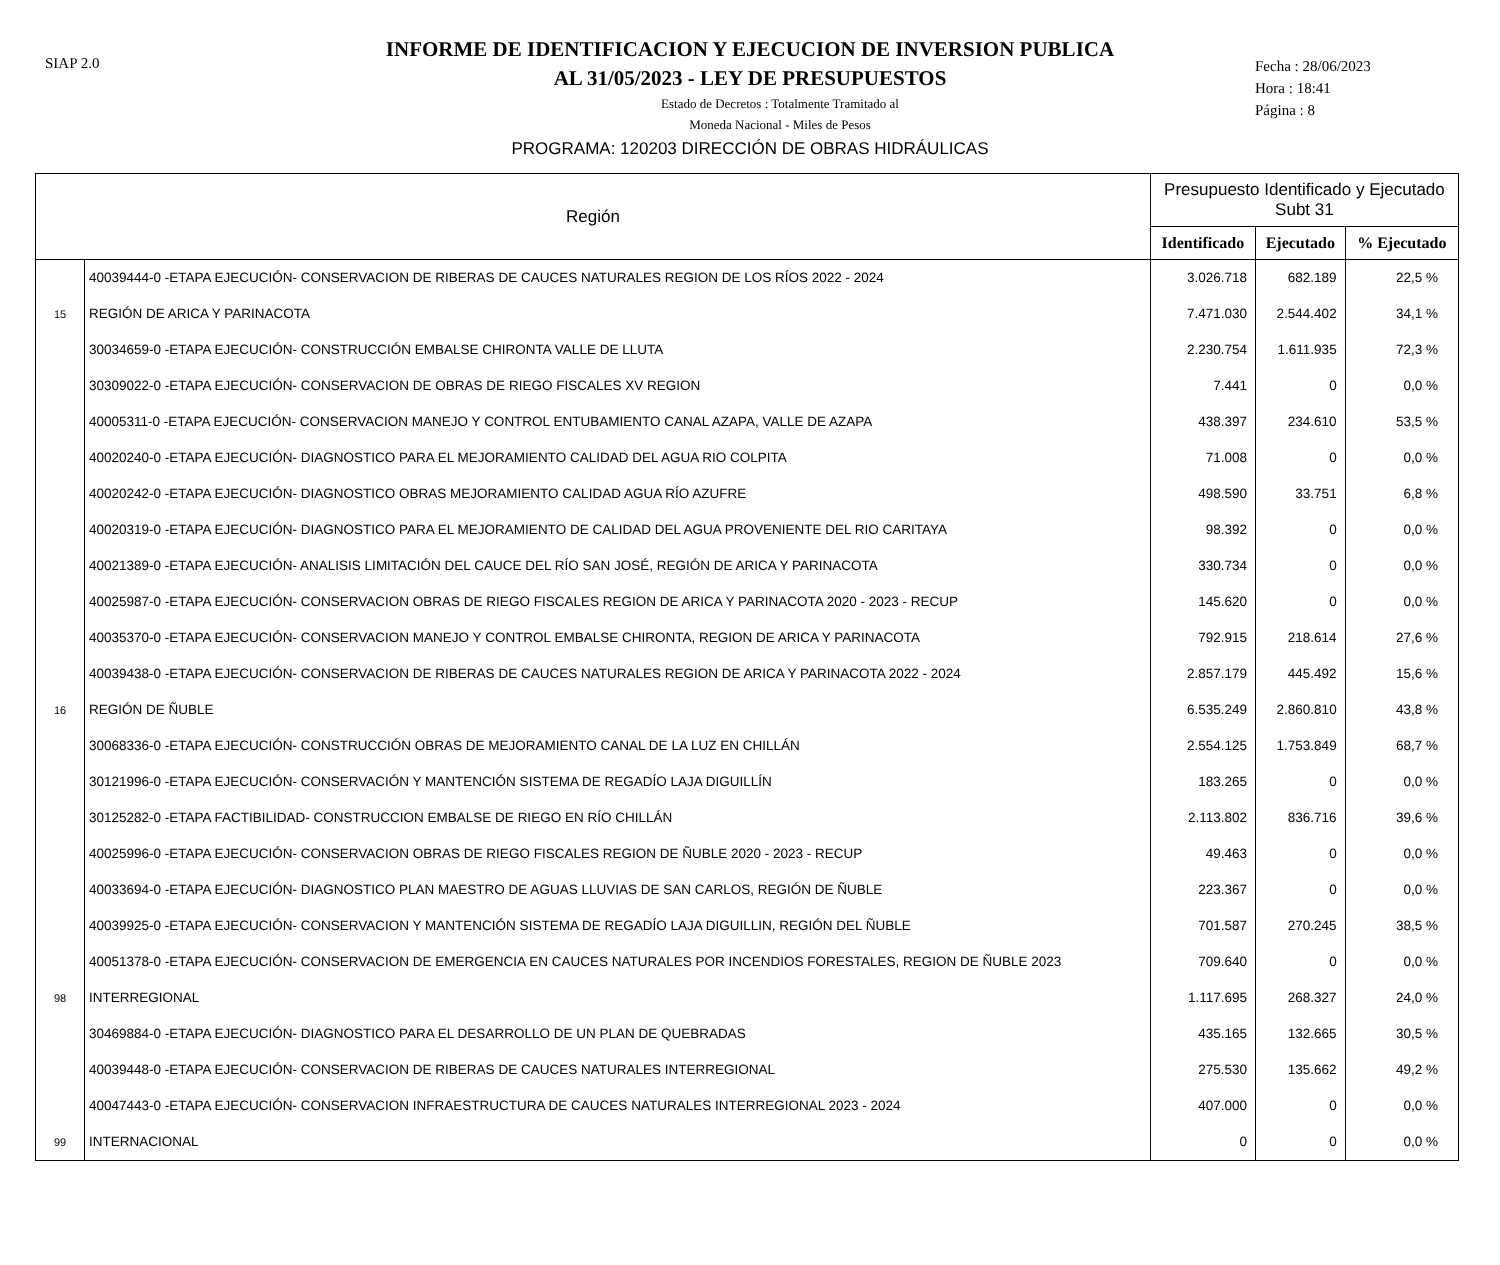SIAP 2.0
INFORME DE IDENTIFICACION Y EJECUCION DE INVERSION PUBLICA
AL 31/05/2023 - LEY DE PRESUPUESTOS
Estado de Decretos : Totalmente Tramitado al
Moneda Nacional - Miles de Pesos
PROGRAMA: 120203 DIRECCIÓN DE OBRAS HIDRÁULICAS
Fecha : 28/06/2023
Hora : 18:41
Página : 8
| Región | | Presupuesto Identificado y Ejecutado Subt 31 | | |
| --- | --- | --- | --- | --- |
| | | Identificado | Ejecutado | % Ejecutado |
| | 40039444-0 -ETAPA EJECUCIÓN- CONSERVACION DE RIBERAS DE CAUCES NATURALES REGION DE LOS RÍOS 2022 - 2024 | 3.026.718 | 682.189 | 22,5 % |
| 15 | REGIÓN DE ARICA Y PARINACOTA | 7.471.030 | 2.544.402 | 34,1 % |
| | 30034659-0 -ETAPA EJECUCIÓN- CONSTRUCCIÓN EMBALSE CHIRONTA VALLE DE LLUTA | 2.230.754 | 1.611.935 | 72,3 % |
| | 30309022-0 -ETAPA EJECUCIÓN- CONSERVACION DE OBRAS DE RIEGO FISCALES XV REGION | 7.441 | 0 | 0,0 % |
| | 40005311-0 -ETAPA EJECUCIÓN- CONSERVACION MANEJO Y CONTROL ENTUBAMIENTO CANAL AZAPA, VALLE DE AZAPA | 438.397 | 234.610 | 53,5 % |
| | 40020240-0 -ETAPA EJECUCIÓN- DIAGNOSTICO PARA EL MEJORAMIENTO CALIDAD DEL AGUA RIO COLPITA | 71.008 | 0 | 0,0 % |
| | 40020242-0 -ETAPA EJECUCIÓN- DIAGNOSTICO OBRAS MEJORAMIENTO CALIDAD AGUA RÍO AZUFRE | 498.590 | 33.751 | 6,8 % |
| | 40020319-0 -ETAPA EJECUCIÓN- DIAGNOSTICO PARA EL MEJORAMIENTO DE CALIDAD DEL AGUA PROVENIENTE DEL RIO CARITAYA | 98.392 | 0 | 0,0 % |
| | 40021389-0 -ETAPA EJECUCIÓN- ANALISIS LIMITACIÓN DEL CAUCE DEL RÍO SAN JOSÉ, REGIÓN DE ARICA Y PARINACOTA | 330.734 | 0 | 0,0 % |
| | 40025987-0 -ETAPA EJECUCIÓN- CONSERVACION OBRAS DE RIEGO FISCALES REGION DE ARICA Y PARINACOTA 2020 - 2023 - RECUP | 145.620 | 0 | 0,0 % |
| | 40035370-0 -ETAPA EJECUCIÓN- CONSERVACION MANEJO Y CONTROL EMBALSE CHIRONTA, REGION DE ARICA Y PARINACOTA | 792.915 | 218.614 | 27,6 % |
| | 40039438-0 -ETAPA EJECUCIÓN- CONSERVACION DE RIBERAS DE CAUCES NATURALES REGION DE ARICA Y PARINACOTA 2022 - 2024 | 2.857.179 | 445.492 | 15,6 % |
| 16 | REGIÓN DE ÑUBLE | 6.535.249 | 2.860.810 | 43,8 % |
| | 30068336-0 -ETAPA EJECUCIÓN- CONSTRUCCIÓN OBRAS DE MEJORAMIENTO CANAL DE LA LUZ EN CHILLÁN | 2.554.125 | 1.753.849 | 68,7 % |
| | 30121996-0 -ETAPA EJECUCIÓN- CONSERVACIÓN Y MANTENCIÓN SISTEMA DE REGADÍO LAJA DIGUILLÍN | 183.265 | 0 | 0,0 % |
| | 30125282-0 -ETAPA FACTIBILIDAD- CONSTRUCCION EMBALSE DE RIEGO EN RÍO CHILLÁN | 2.113.802 | 836.716 | 39,6 % |
| | 40025996-0 -ETAPA EJECUCIÓN- CONSERVACION OBRAS DE RIEGO FISCALES REGION DE ÑUBLE 2020 - 2023 - RECUP | 49.463 | 0 | 0,0 % |
| | 40033694-0 -ETAPA EJECUCIÓN- DIAGNOSTICO PLAN MAESTRO DE AGUAS LLUVIAS DE SAN CARLOS, REGIÓN DE ÑUBLE | 223.367 | 0 | 0,0 % |
| | 40039925-0 -ETAPA EJECUCIÓN- CONSERVACION Y MANTENCIÓN SISTEMA DE REGADÍO LAJA DIGUILLIN, REGIÓN DEL ÑUBLE | 701.587 | 270.245 | 38,5 % |
| | 40051378-0 -ETAPA EJECUCIÓN- CONSERVACION DE EMERGENCIA EN CAUCES NATURALES POR INCENDIOS FORESTALES, REGION DE ÑUBLE 2023 | 709.640 | 0 | 0,0 % |
| 98 | INTERREGIONAL | 1.117.695 | 268.327 | 24,0 % |
| | 30469884-0 -ETAPA EJECUCIÓN- DIAGNOSTICO PARA EL DESARROLLO DE UN PLAN DE QUEBRADAS | 435.165 | 132.665 | 30,5 % |
| | 40039448-0 -ETAPA EJECUCIÓN- CONSERVACION DE RIBERAS DE CAUCES NATURALES INTERREGIONAL | 275.530 | 135.662 | 49,2 % |
| | 40047443-0 -ETAPA EJECUCIÓN- CONSERVACION INFRAESTRUCTURA DE CAUCES NATURALES INTERREGIONAL 2023 - 2024 | 407.000 | 0 | 0,0 % |
| 99 | INTERNACIONAL | 0 | 0 | 0,0 % |